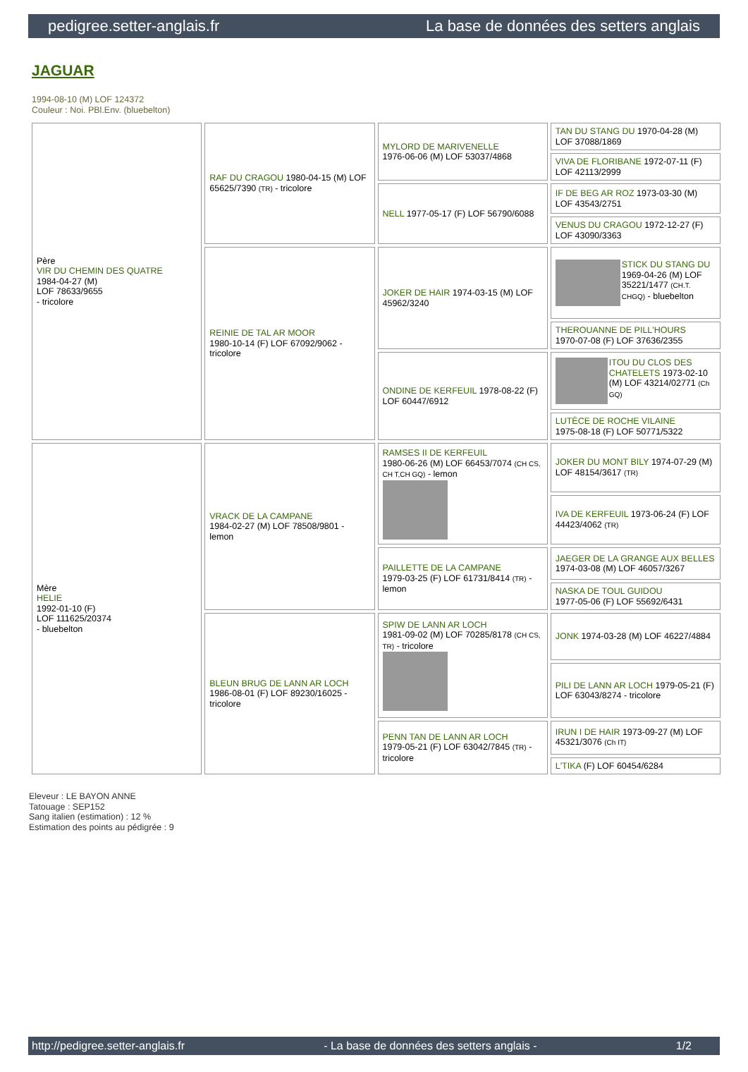pedigree.setter-anglais.fr La base de données des setters anglais
JAGUAR
1994-08-10 (M) LOF 124372
Couleur : Noi. PBl.Env. (bluebelton)
| Père VIR DU CHEMIN DES QUATRE 1984-04-27 (M) LOF 78633/9655 - tricolore | RAF DU CRAGOU 1980-04-15 (M) LOF 65625/7390 (TR) - tricolore | MYLORD DE MARIVENELLE 1976-06-06 (M) LOF 53037/4868 | TAN DU STANG DU 1970-04-28 (M) LOF 37088/1869 |
| | | | VIVA DE FLORIBANE 1972-07-11 (F) LOF 42113/2999 |
| | | NELL 1977-05-17 (F) LOF 56790/6088 | IF DE BEG AR ROZ 1973-03-30 (M) LOF 43543/2751 |
| | | | VENUS DU CRAGOU 1972-12-27 (F) LOF 43090/3363 |
| | REINIE DE TAL AR MOOR 1980-10-14 (F) LOF 67092/9062 - tricolore | JOKER DE HAIR 1974-03-15 (M) LOF 45962/3240 | STICK DU STANG DU 1969-04-26 (M) LOF 35221/1477 (CH.T. CHGQ) - bluebelton |
| | | | THEROUANNE DE PILL'HOURS 1970-07-08 (F) LOF 37636/2355 |
| | | ONDINE DE KERFEUIL 1978-08-22 (F) LOF 60447/6912 | ITOU DU CLOS DES CHATELETS 1973-02-10 (M) LOF 43214/02771 (Ch GQ) |
| | | | LUTÈCE DE ROCHE VILAINE 1975-08-18 (F) LOF 50771/5322 |
| Mère HELIE 1992-01-10 (F) LOF 111625/20374 - bluebelton | VRACK DE LA CAMPANE 1984-02-27 (M) LOF 78508/9801 - lemon | RAMSES II DE KERFEUIL 1980-06-26 (M) LOF 66453/7074 (CH CS, CH T,CH GQ) - lemon | JOKER DU MONT BILY 1974-07-29 (M) LOF 48154/3617 (TR) |
| | | | IVA DE KERFEUIL 1973-06-24 (F) LOF 44423/4062 (TR) |
| | | PAILLETTE DE LA CAMPANE 1979-03-25 (F) LOF 61731/8414 (TR) - lemon | JAEGER DE LA GRANGE AUX BELLES 1974-03-08 (M) LOF 46057/3267 |
| | | | NASKA DE TOUL GUIDOU 1977-05-06 (F) LOF 55692/6431 |
| | BLEUN BRUG DE LANN AR LOCH 1986-08-01 (F) LOF 89230/16025 - tricolore | SPIW DE LANN AR LOCH 1981-09-02 (M) LOF 70285/8178 (CH CS, TR) - tricolore | JONK 1974-03-28 (M) LOF 46227/4884 |
| | | | PILI DE LANN AR LOCH 1979-05-21 (F) LOF 63043/8274 - tricolore |
| | | PENN TAN DE LANN AR LOCH 1979-05-21 (F) LOF 63042/7845 (TR) - tricolore | IRUN I DE HAIR 1973-09-27 (M) LOF 45321/3076 (Ch IT) |
| | | | L'TIKA (F) LOF 60454/6284 |
Eleveur : LE BAYON ANNE
Tatouage : SEP152
Sang italien (estimation) : 12 %
Estimation des points au pédigrée : 9
http://pedigree.setter-anglais.fr - La base de données des setters anglais - 1/2